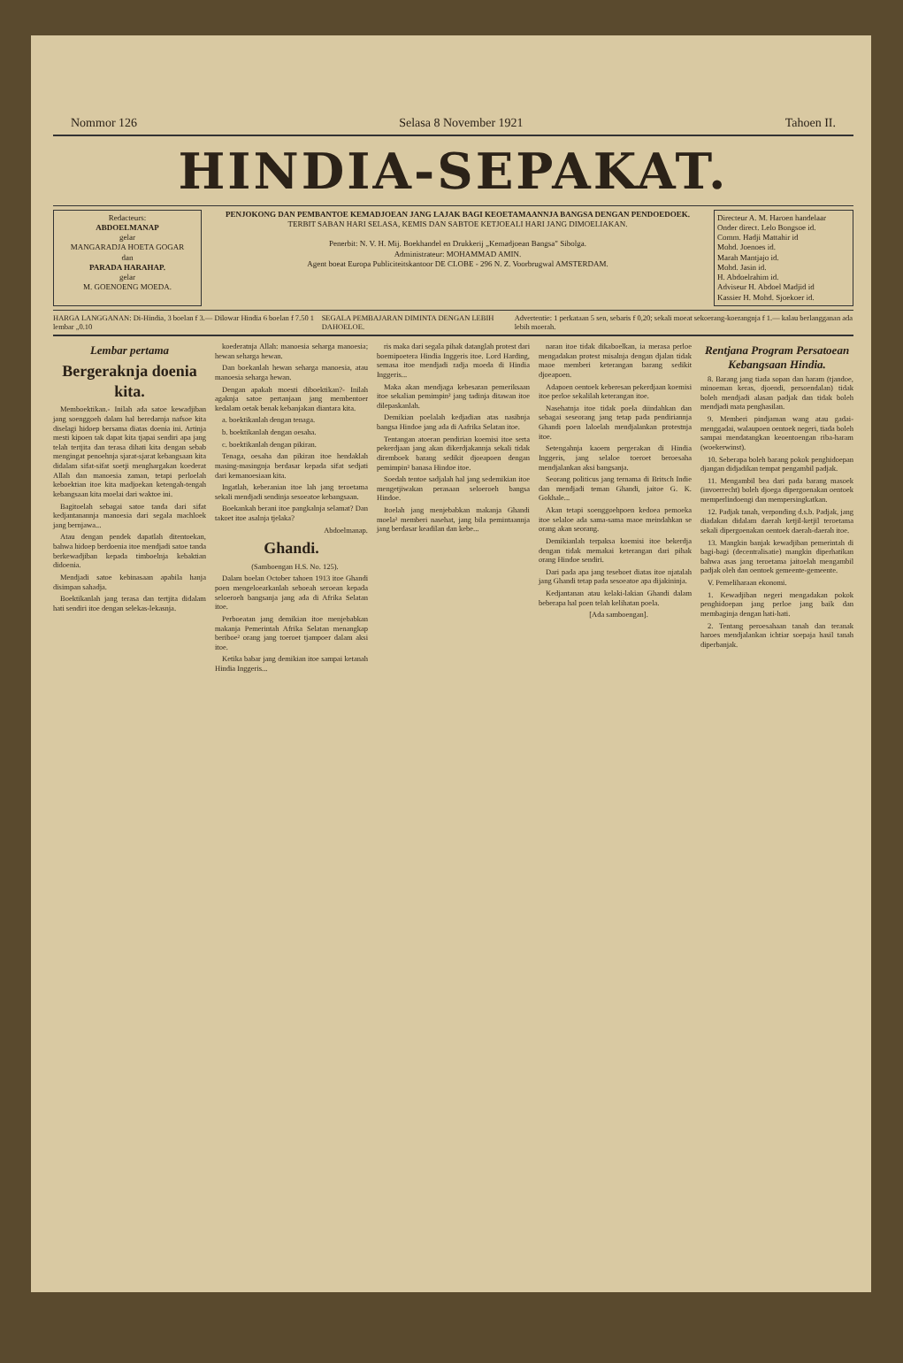Nommor 126 Selasa 8 November 1921 Tahoen II.
HINDIA-SEPAKAT.
Redacteurs:
ABDOELMANAP
gelar
MANGARADJA HOETA GOGAR
dan
PARADA HARAHAP.
gelar
M. GOENOENG MOEDA.
PENJOKONG DAN PEMBANTOE KEMADJOEAN JANG LAJAK BAGI KEOETAMAANNJA BANGSA DENGAN PENDOEDOEK.
TERBIT SABAN HARI SELASA, KEMIS DAN SABTOE KETJOEALI HARI JANG DIMOELIAKAN.
Penerbit: N. V. H. Mij. Boekhandel en Drukkerij „Kemadjoean Bangsa" Sibolga.
Administrateur: MOHAMMAD AMIN.
Agent boeat Europa Publiciteitskantoor DE CLOBE - 296 N. Z. Voorbrugwal AMSTERDAM.
Directeur A. M. Haroen handelaar
Onder direct. Lelo Bongsoe id.
Comm. Hadji Mattahir id
Mohd. Joenoes id.
Marah Mantjajo id.
Mohd. Jasin id.
H. Abdoelrahim id.
Adviseur H. Abdoel Madjid id
Kassier H. Mohd. Sjoekoer id.
HARGA LANGGANAN: Di-Hindia, 3 boelan f 3.— Dilowar Hindia 6 boelan f 7.50 1 lembar „0.10 SEGALA PEMBAJARAN DIMINTA DENGAN LEBIH DAHOELOE. Advertentie: 1 perkataan 5 sen, sebaris f 0,20; sekali moeat sekoerang-koerangnja f 1.— kalau berlangganan ada lebih moerah.
Lembar pertama
Bergeraknja doenia kita.
Memboektikan.- Inilah ada satoe kewadjiban jang soenggoeh dalam hal beredarnja nafsoe kita diselagi hidoep bersama diatas doenia ini. Artinja mesti kipoen tak dapat kita tjapai sendiri apa jang telah tertjita dan terasa dihati kita dengan sebab mengingat penoehnja sjarat-sjarat kebangsaan kita didalam sifat-sifat soetji menghargakan koederat Allah dan manoesia zaman, tetapi perloelah keboektian itoe kita madjoekan ketengah-tengah kebangsaan kita moelai dari waktoe ini.
Bagitoelah sebagai satoe tanda dari sifat kedjantanannja manoesia dari segala machloek jang bernjawa...
Atau dengan pendek dapatlah ditentoekan, bahwa hidoep berdoenia itoe mendjadi satoe tanda berkewadjiban kepada timboelnja kebaktian didoenia.
Mendjadi satoe kebinasaan apabila hanja disimpan sahadja.
Boektikanlah jang terasa dan tertjita didalam hati sendiri itoe dengan selekas-lekasnja.
koederatnja Allah: manoesia seharga manoesia; hewan seharga hewan.
Dan boekanlah hewan seharga manoesia, atau manoesia seharga hewan.
Dengan apakah moesti diboektikan?- Inilah agaknja satoe pertanjaan jang membentoer kedalam oetak benak kebanjakan diantara kita.
a. boektikanlah dengan tenaga.
b. boektikanlah dengan oesaha.
c. boektikanlah dengan pikiran.
Tenaga, oesaha dan pikiran itoe hendaklah masing-masingnja berdasar kepada sifat sedjati dari kemanoesiaan kita.
Ingatlah, keberanian itoe lah jang teroetama sekali mendjadi sendinja sesoeatoe kebangsaan.
Boekankah berani itoe pangkalnja selamat? Dan takoet itoe asalnja tjelaka?
Abdoelmanap.
Ghandi.
(Samboengan H.S. No. 125).
Dalam boelan October tahoen 1913 itoe Ghandi poen mengeloearkanlah seboeah seroean kepada seloeroeh bangsanja jang ada di Afrika Selatan itoe.
Perboeatan jang demikian itoe menjebabkan makanja Pemerintah Afrika Selatan menangkap beriboe² orang jang toeroet tjampoer dalam aksi itoe.
Ketika babar jang demikian itoe sampai ketanah Hindia Inggeris...
ris maka dari segala pihak datanglah protest dari boemipoetera Hindia Inggeris itoe. Lord Harding, semasa itoe mendjadi radja moeda di Hindia Inggeris...
Maka akan mendjaga kebesaran pemeriksaan itoe sekalian pemimpin² jang tadinja ditawan itoe dilepaskanlah.
Demikian poelalah kedjadian atas nasibnja bangsa Hindoe jang ada di Aafrika Selatan itoe.
Tentangan atoeran pendirian koemisi itoe serta pekerdjaan jang akan dikerdjakannja sekali tidak diremboek barang sedikit djoeapoen dengan pemimpin² banasa Hindoe itoe.
Soedah tentoe sadjalah hal jang sedemikian itoe mengetjiwakan perasaan seloeroeh bangsa Hindoe.
Itoelah jang menjebabkan makanja Ghandi moela² memberi nasehat, jang bila pemintaannja jang berdasar keadilan dan kebe...
naran itoe tidak dikaboelkan, ia merasa perloe mengadakan protest misalnja dengan djalan tidak maoe memberi keterangan barang sedikit djoeapoen.
Adapoen oentoek keberesan pekerdjaan koemisi itoe perloe sekalilah keterangan itoe.
Nasehatnja itoe tidak poela diindahkan dan sebagai seseorang jang tetap pada pendiriannja Ghandi poen laloelah mendjalankan protestnja itoe.
Setengahnja kaoem pergerakan di Hindia Inggeris, jang selaloe toeroet beroesaha mendjalankan aksi bangsanja.
Seorang politicus jang ternama di Britsch Indie dan mendjadi teman Ghandi, jaitoe G. K. Gokhale...
Akan tetapi soenggoehpoen kedoea pemoeka itoe selaloe ada sama-sama maoe meindahkan se orang akan seorang.
Demikianlah terpaksa koemisi itoe bekerdja dengan tidak memakai keterangan dari pihak orang Hindoe sendiri.
Dari pada apa jang teseboet diatas itoe njatalah jang Ghandi tetap pada sesoeatoe apa dijakininja.
Kedjantanan atau kelaki-lakian Ghandi dalam beberapa hal poen telah kelihatan poela.
[Ada samboengan].
Rentjana Program Persatoean Kebangsaan Hindia.
8. Barang jang tiada sopan dan haram (tjandoe, minoeman keras, djoendi, persoendalan) tidak boleh mendjadi alasan padjak dan tidak boleh mendjadi mata penghasilan.
9. Memberi pindjaman wang atau gadai-menggadai, walaupoen oentoek negeri, tiada boleh sampai mendatangkan keoentoengan riba-haram (woekerwinst).
10. Seberapa boleh barang pokok penghidoepan djangan didjadikan tempat pengambil padjak.
11. Mengambil bea dari pada barang masoek (invoerrecht) boleh djoega dipergoenakan oentoek memperlindoengi dan mempersingkatkan.
12. Padjak tanah, verponding d.s.b. Padjak, jang diadakan didalam daerah ketjil-ketjil teroetama sekali dipergoenakan oentoek daerah-daerah itoe.
13. Mangkin banjak kewadjiban pemerintah di bagi-bagi (decentralisatie) mangkin diperhatikan bahwa asas jang teroetama jaitoelah mengambil padjak oleh dan oentoek gemeente-gemeente.
V. Pemeliharaan ekonomi.
1. Kewadjiban negeri mengadakan pokok penghidoepan jang perloe jang baik dan membaginja dengan hati-hati.
2. Tentang peroesahaan tanah dan teranak haroes mendjalankan ichtiar soepaja hasil tanah diperbanjak.